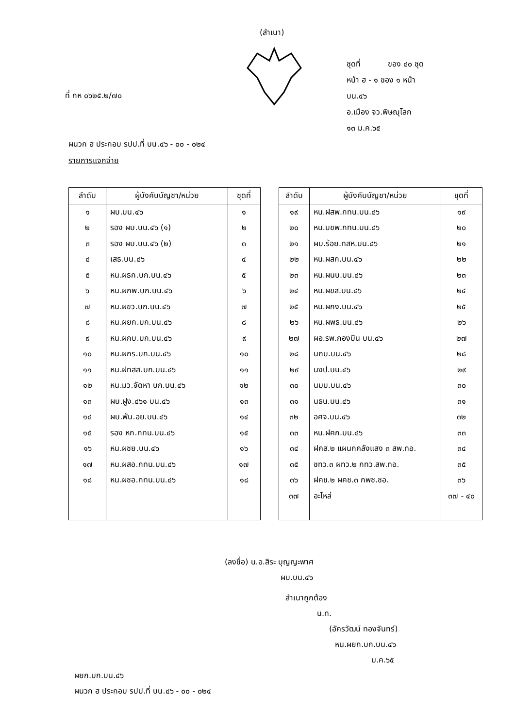(สำเนา)
ที่ กห ๐๖๒๕.๒/๗๐
ชุดที่ ของ ๔๐ ชุด
หน้า ฮ - ๑ ของ ๑ หน้า
บน.๔๖
อ.เมือง จว.พิษณุโลก
๑๓ ม.ค.๖๕
ผนวก ฮ ประกอบ รปป.ที่ บน.๔๖ - ๐๐ - ๐๒๔
รายการแจกจ่าย
| ลำดับ | ผู้บังคับบัญชา/หน่วย | ชุดที่ |
| --- | --- | --- |
| ๑ | ผบ.บน.๔๖ | ๑ |
| ๒ | รอง ผบ.บน.๔๖ (๑) | ๒ |
| ๓ | รอง ผบ.บน.๔๖ (๒) | ๓ |
| ๔ | เสธ.บน.๔๖ | ๔ |
| ๕ | หน.ผธก.บก.บน.๔๖ | ๕ |
| ๖ | หน.ผกพ.บก.บน.๔๖ | ๖ |
| ๗ | หน.ผขว.บก.บน.๔๖ | ๗ |
| ๘ | หน.ผยก.บก.บน.๔๖ | ๘ |
| ๙ | หน.ผกบ.บก.บน.๔๖ | ๙ |
| ๑๐ | หน.ผกร.บก.บน.๔๖ | ๑๐ |
| ๑๑ | หน.ฝทสส.บก.บน.๔๖ | ๑๑ |
| ๑๒ | หน.มว.จัดหา บก.บน.๔๖ | ๑๒ |
| ๑๓ | ผบ.ฝูง.๔๖๑ บน.๔๖ | ๑๓ |
| ๑๔ | ผบ.พัน.อย.บน.๔๖ | ๑๔ |
| ๑๕ | รอง หก.กทน.บน.๔๖ | ๑๕ |
| ๑๖ | หน.ผชย.บน.๔๖ | ๑๖ |
| ๑๗ | หน.ผสอ.กทน.บน.๔๖ | ๑๗ |
| ๑๘ | หน.ผชอ.กทน.บน.๔๖ | ๑๘ |
| ลำดับ | ผู้บังคับบัญชา/หน่วย | ชุดที่ |
| --- | --- | --- |
| ๑๙ | หน.ฝสพ.กทน.บน.๔๖ | ๑๙ |
| ๒๐ | หน.บชพ.กทน.บน.๔๖ | ๒๐ |
| ๒๑ | ผบ.ร้อย.ทสห.บน.๔๖ | ๒๑ |
| ๒๒ | หน.ผสก.บน.๔๖ | ๒๒ |
| ๒๓ | หน.ผนบ.บน.๔๖ | ๒๓ |
| ๒๔ | หน.ผขส.บน.๔๖ | ๒๔ |
| ๒๕ | หน.ผกง.บน.๔๖ | ๒๕ |
| ๒๖ | หน.ผพธ.บน.๔๖ | ๒๖ |
| ๒๗ | ผอ.รพ.กองบิน บน.๔๖ | ๒๗ |
| ๒๘ | นภบ.บน.๔๖ | ๒๘ |
| ๒๙ | นงป.บน.๔๖ | ๒๙ |
| ๓๐ | นมบ.บน.๔๖ | ๓๐ |
| ๓๑ | นธน.บน.๔๖ | ๓๑ |
| ๓๒ | อศจ.บน.๔๖ | ๓๒ |
| ๓๓ | หน.ฝคก.บน.๔๖ | ๓๓ |
| ๓๔ | ฝคส.๒ แผนกคลังแสง ๓ สพ.ทอ. | ๓๔ |
| ๓๕ | ชทว.๓ ผทว.๒ กทว.สพ.ทอ. | ๓๕ |
| ๓๖ | ฝคช.๒ ผคช.๓ กพช.ชอ. | ๓๖ |
| ๓๗ | อะไหล่ | ๓๗ - ๔๐ |
(ลงชื่อ) น.อ.สิระ บุญญะพาศ
ผบ.บน.๔๖
สำเนาถูกต้อง
น.ท.
(อัครวัฒน์ ทองจันทร์)
หน.ผยก.บก.บน.๔๖
ม.ค.๖๕
ผยก.บก.บน.๔๖
ผนวก ฮ ประกอบ รปป.ที่ บน.๔๖ - ๐๐ - ๐๒๔